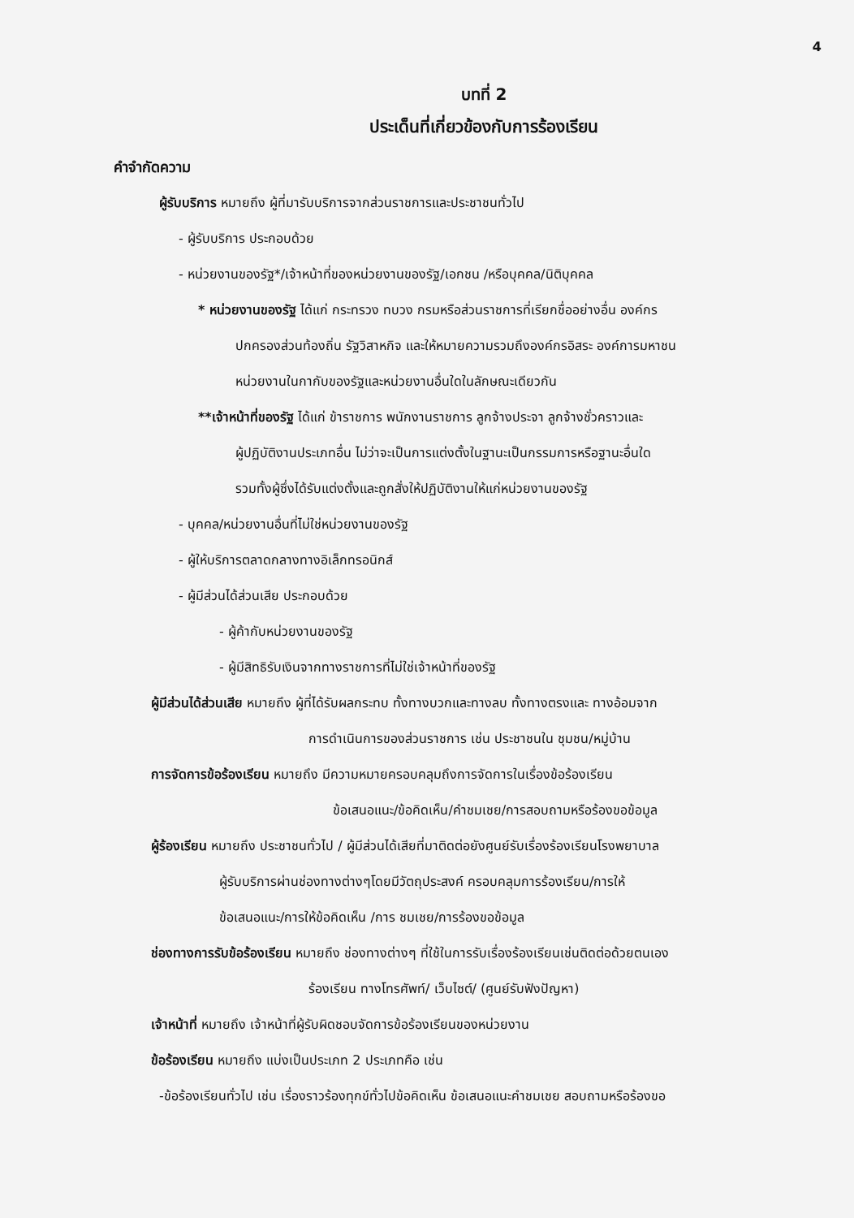4
บทที่ 2
ประเด็นที่เกี่ยวข้องกับการร้องเรียน
คำจำกัดความ
ผู้รับบริการ หมายถึง ผู้ที่มารับบริการจากส่วนราชการและประชาชนทั่วไป
- ผู้รับบริการ ประกอบด้วย
- หน่วยงานของรัฐ*/เจ้าหน้าที่ของหน่วยงานของรัฐ/เอกชน /หรือบุคคล/นิติบุคคล
* หน่วยงานของรัฐ ได้แก่ กระทรวง ทบวง กรมหรือส่วนราชการที่เรียกชื่ออย่างอื่น องค์กร
ปกครองส่วนท้องถิ่น รัฐวิสาหกิจ และให้หมายความรวมถึงองค์กรอิสระ องค์การมหาชน
หน่วยงานในกากับของรัฐและหน่วยงานอื่นใดในลักษณะเดียวกัน
**เจ้าหน้าที่ของรัฐ ได้แก่ ข้าราชการ พนักงานราชการ ลูกจ้างประจา ลูกจ้างชั่วคราวและ
ผู้ปฏิบัติงานประเภทอื่น ไม่ว่าจะเป็นการแต่งตั้งในฐานะเป็นกรรมการหรือฐานะอื่นใด
รวมทั้งผู้ซึ่งได้รับแต่งตั้งและถูกสั่งให้ปฏิบัติงานให้แก่หน่วยงานของรัฐ
- บุคคล/หน่วยงานอื่นที่ไม่ใช่หน่วยงานของรัฐ
- ผู้ให้บริการตลาดกลางทางอิเล็กทรอนิกส์
- ผู้มีส่วนได้ส่วนเสีย ประกอบด้วย
- ผู้ค้ากับหน่วยงานของรัฐ
- ผู้มีสิทธิรับเงินจากทางราชการที่ไม่ใช่เจ้าหน้าที่ของรัฐ
ผู้มีส่วนได้ส่วนเสีย หมายถึง ผู้ที่ได้รับผลกระทบ ทั้งทางบวกและทางลบ ทั้งทางตรงและ ทางอ้อมจาก
การดำเนินการของส่วนราชการ เช่น ประชาชนใน ชุมชน/หมู่บ้าน
การจัดการข้อร้องเรียน หมายถึง มีความหมายครอบคลุมถึงการจัดการในเรื่องข้อร้องเรียน
ข้อเสนอแนะ/ข้อคิดเห็น/คำชมเชย/การสอบถามหรือร้องขอข้อมูล
ผู้ร้องเรียน หมายถึง ประชาชนทั่วไป / ผู้มีส่วนได้เสียที่มาติดต่อยังศูนย์รับเรื่องร้องเรียนโรงพยาบาล
ผู้รับบริการผ่านช่องทางต่างๆโดยมีวัตถุประสงค์ ครอบคลุมการร้องเรียน/การให้
ข้อเสนอแนะ/การให้ข้อคิดเห็น /การ ชมเชย/การร้องขอข้อมูล
ช่องทางการรับข้อร้องเรียน หมายถึง ช่องทางต่างๆ ที่ใช้ในการรับเรื่องร้องเรียนเช่นติดต่อด้วยตนเอง
ร้องเรียน ทางโทรศัพท์/ เว็บไซต์/ (ศูนย์รับฟังปัญหา)
เจ้าหน้าที่ หมายถึง เจ้าหน้าที่ผู้รับผิดชอบจัดการข้อร้องเรียนของหน่วยงาน
ข้อร้องเรียน หมายถึง แบ่งเป็นประเภท 2 ประเภทคือ เช่น
-ข้อร้องเรียนทั่วไป เช่น เรื่องราวร้องทุกข์ทั่วไปข้อคิดเห็น ข้อเสนอแนะคำชมเชย สอบถามหรือร้องขอ